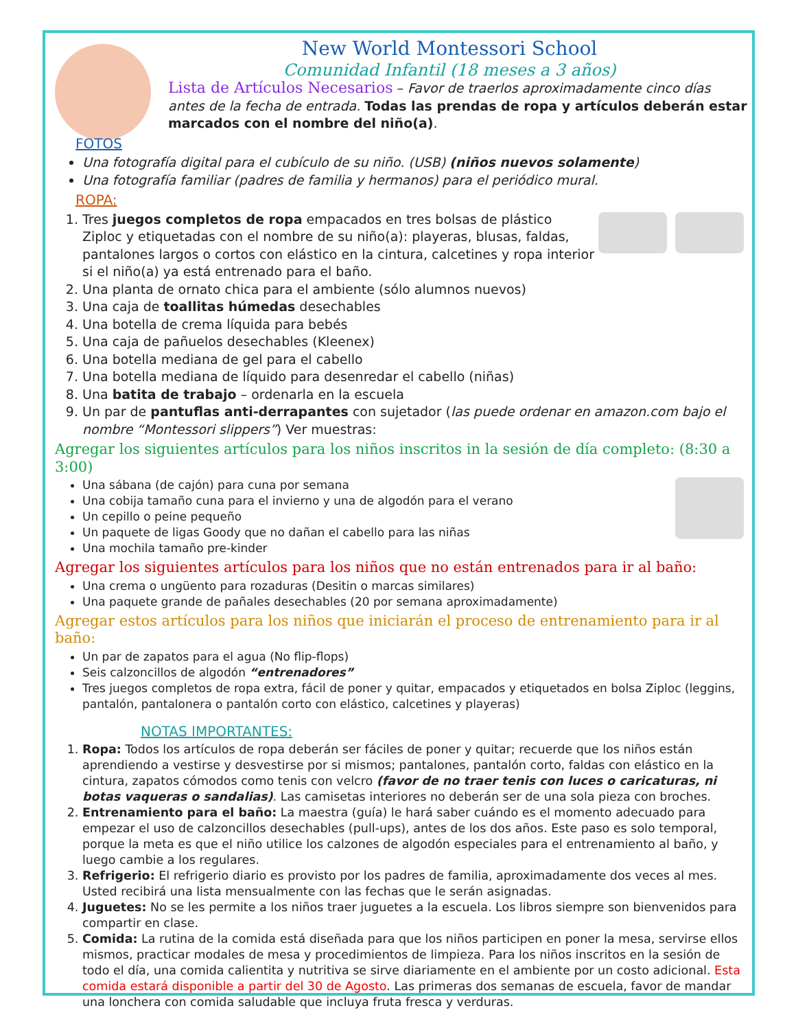New World Montessori School
Comunidad Infantil (18 meses a 3 años)
Lista de Artículos Necesarios – Favor de traerlos aproximadamente cinco días antes de la fecha de entrada. Todas las prendas de ropa y artículos deberán estar marcados con el nombre del niño(a).
FOTOS
Una fotografía digital para el cubículo de su niño. (USB) (niños nuevos solamente)
Una fotografía familiar (padres de familia y hermanos) para el periódico mural.
ROPA:
1. Tres juegos completos de ropa empacados en tres bolsas de plástico Ziploc y etiquetadas con el nombre de su niño(a): playeras, blusas, faldas, pantalones largos o cortos con elástico en la cintura, calcetines y ropa interior si el niño(a) ya está entrenado para el baño.
2. Una planta de ornato chica para el ambiente (sólo alumnos nuevos)
3. Una caja de toallitas húmedas desechables
4. Una botella de crema líquida para bebés
5. Una caja de pañuelos desechables (Kleenex)
6. Una botella mediana de gel para el cabello
7. Una botella mediana de líquido para desenredar el cabello (niñas)
8. Una batita de trabajo – ordenarla en la escuela
9. Un par de pantuflas anti-derrapantes con sujetador (las puede ordenar en amazon.com bajo el nombre “Montessori slippers”) Ver muestras:
Agregar los siguientes artículos para los niños inscritos in la sesión de día completo: (8:30 a 3:00)
Una sábana (de cajón) para cuna por semana
Una cobija tamaño cuna para el invierno y una de algodón para el verano
Un cepillo o peine pequeño
Un paquete de ligas Goody que no dañan el cabello para las niñas
Una mochila tamaño pre-kinder
Agregar los siguientes artículos para los niños que no están entrenados para ir al baño:
Una crema o ungüento para rozaduras (Desitin o marcas similares)
Una paquete grande de pañales desechables (20 por semana aproximadamente)
Agregar estos artículos para los niños que iniciarán el proceso de entrenamiento para ir al baño:
Un par de zapatos para el agua (No flip-flops)
Seis calzoncillos de algodón “entrenadores”
Tres juegos completos de ropa extra, fácil de poner y quitar, empacados y etiquetados en bolsa Ziploc (leggins, pantalón, pantalonera o pantalón corto con elástico, calcetines y playeras)
NOTAS IMPORTANTES:
1. Ropa: Todos los artículos de ropa deberán ser fáciles de poner y quitar; recuerde que los niños están aprendiendo a vestirse y desvestirse por si mismos; pantalones, pantalón corto, faldas con elástico en la cintura, zapatos cómodos como tenis con velcro (favor de no traer tenis con luces o caricaturas, ni botas vaqueras o sandalias). Las camisetas interiores no deberán ser de una sola pieza con broches.
2. Entrenamiento para el baño: La maestra (guía) le hará saber cuándo es el momento adecuado para empezar el uso de calzoncillos desechables (pull-ups), antes de los dos años. Este paso es solo temporal, porque la meta es que el niño utilice los calzones de algodón especiales para el entrenamiento al baño, y luego cambie a los regulares.
3. Refrigerio: El refrigerio diario es provisto por los padres de familia, aproximadamente dos veces al mes. Usted recibirá una lista mensualmente con las fechas que le serán asignadas.
4. Juguetes: No se les permite a los niños traer juguetes a la escuela. Los libros siempre son bienvenidos para compartir en clase.
5. Comida: La rutina de la comida está diseñada para que los niños participen en poner la mesa, servirse ellos mismos, practicar modales de mesa y procedimientos de limpieza. Para los niños inscritos en la sesión de todo el día, una comida calientita y nutritiva se sirve diariamente en el ambiente por un costo adicional. Esta comida estará disponible a partir del 30 de Agosto. Las primeras dos semanas de escuela, favor de mandar una lonchera con comida saludable que incluya fruta fresca y verduras.